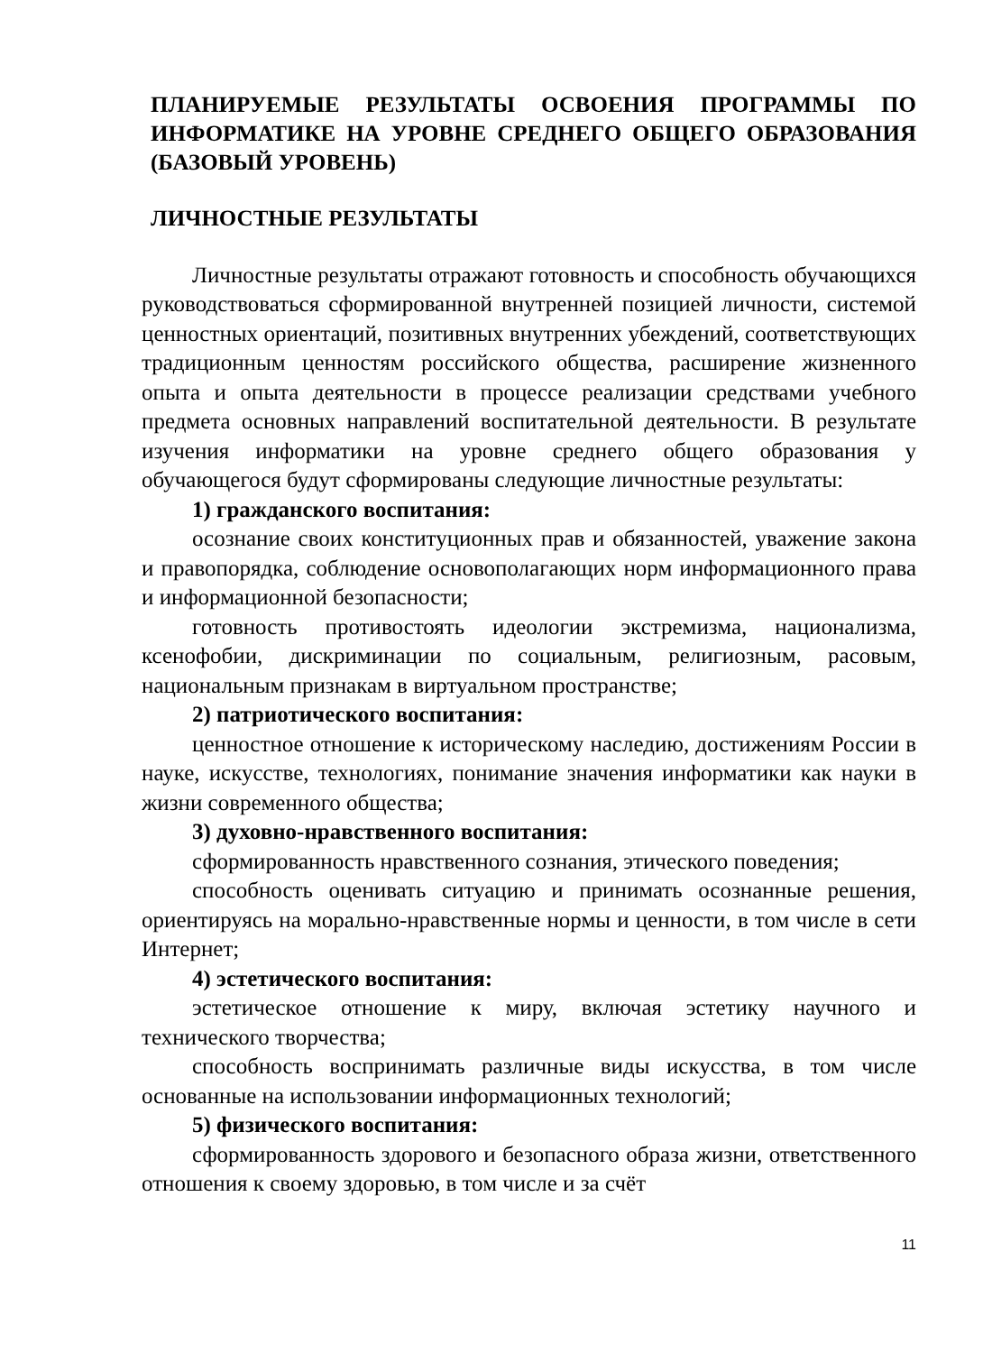ПЛАНИРУЕМЫЕ РЕЗУЛЬТАТЫ ОСВОЕНИЯ ПРОГРАММЫ ПО ИНФОРМАТИКЕ НА УРОВНЕ СРЕДНЕГО ОБЩЕГО ОБРАЗОВАНИЯ (БАЗОВЫЙ УРОВЕНЬ)
ЛИЧНОСТНЫЕ РЕЗУЛЬТАТЫ
Личностные результаты отражают готовность и способность обучающихся руководствоваться сформированной внутренней позицией личности, системой ценностных ориентаций, позитивных внутренних убеждений, соответствующих традиционным ценностям российского общества, расширение жизненного опыта и опыта деятельности в процессе реализации средствами учебного предмета основных направлений воспитательной деятельности. В результате изучения информатики на уровне среднего общего образования у обучающегося будут сформированы следующие личностные результаты:
1) гражданского воспитания:
осознание своих конституционных прав и обязанностей, уважение закона и правопорядка, соблюдение основополагающих норм информационного права и информационной безопасности;
готовность противостоять идеологии экстремизма, национализма, ксенофобии, дискриминации по социальным, религиозным, расовым, национальным признакам в виртуальном пространстве;
2) патриотического воспитания:
ценностное отношение к историческому наследию, достижениям России в науке, искусстве, технологиях, понимание значения информатики как науки в жизни современного общества;
3) духовно-нравственного воспитания:
сформированность нравственного сознания, этического поведения;
способность оценивать ситуацию и принимать осознанные решения, ориентируясь на морально-нравственные нормы и ценности, в том числе в сети Интернет;
4) эстетического воспитания:
эстетическое отношение к миру, включая эстетику научного и технического творчества;
способность воспринимать различные виды искусства, в том числе основанные на использовании информационных технологий;
5) физического воспитания:
сформированность здорового и безопасного образа жизни, ответственного отношения к своему здоровью, в том числе и за счёт
11